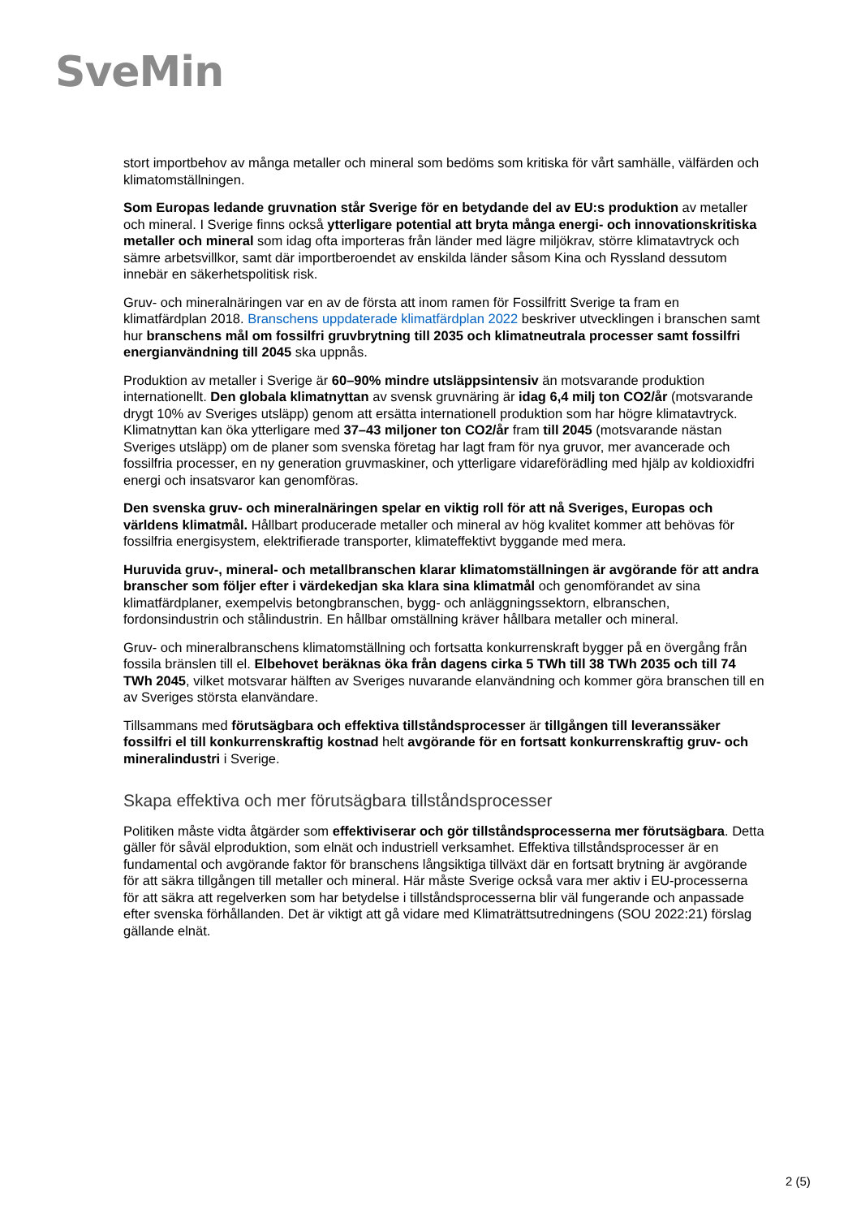SveMin
stort importbehov av många metaller och mineral som bedöms som kritiska för vårt samhälle, välfärden och klimatomställningen.
Som Europas ledande gruvnation står Sverige för en betydande del av EU:s produktion av metaller och mineral. I Sverige finns också ytterligare potential att bryta många energi- och innovationskritiska metaller och mineral som idag ofta importeras från länder med lägre miljökrav, större klimatavtryck och sämre arbetsvillkor, samt där importberoendet av enskilda länder såsom Kina och Ryssland dessutom innebär en säkerhetspolitisk risk.
Gruv- och mineralnäringen var en av de första att inom ramen för Fossilfritt Sverige ta fram en klimatfärdplan 2018. Branschens uppdaterade klimatfärdplan 2022 beskriver utvecklingen i branschen samt hur branschens mål om fossilfri gruvbrytning till 2035 och klimatneutrala processer samt fossilfri energianvändning till 2045 ska uppnås.
Produktion av metaller i Sverige är 60–90% mindre utsläppsintensiv än motsvarande produktion internationellt. Den globala klimatnyttan av svensk gruvnäring är idag 6,4 milj ton CO2/år (motsvarande drygt 10% av Sveriges utsläpp) genom att ersätta internationell produktion som har högre klimatavtryck. Klimatnyttan kan öka ytterligare med 37–43 miljoner ton CO2/år fram till 2045 (motsvarande nästan Sveriges utsläpp) om de planer som svenska företag har lagt fram för nya gruvor, mer avancerade och fossilfria processer, en ny generation gruvmaskiner, och ytterligare vidareförädling med hjälp av koldioxidfri energi och insatsvaror kan genomföras.
Den svenska gruv- och mineralnäringen spelar en viktig roll för att nå Sveriges, Europas och världens klimatmål. Hållbart producerade metaller och mineral av hög kvalitet kommer att behövas för fossilfria energisystem, elektrifierade transporter, klimateffektivt byggande med mera.
Huruvida gruv-, mineral- och metallbranschen klarar klimatomställningen är avgörande för att andra branscher som följer efter i värdekedjan ska klara sina klimatmål och genomförandet av sina klimatfärdplaner, exempelvis betongbranschen, bygg- och anläggningssektorn, elbranschen, fordonsindustrin och stålindustrin. En hållbar omställning kräver hållbara metaller och mineral.
Gruv- och mineralbranschens klimatomställning och fortsatta konkurrenskraft bygger på en övergång från fossila bränslen till el. Elbehovet beräknas öka från dagens cirka 5 TWh till 38 TWh 2035 och till 74 TWh 2045, vilket motsvarar hälften av Sveriges nuvarande elanvändning och kommer göra branschen till en av Sveriges största elanvändare.
Tillsammans med förutsägbara och effektiva tillståndsprocesser är tillgången till leveranssäker fossilfri el till konkurrenskraftig kostnad helt avgörande för en fortsatt konkurrenskraftig gruv- och mineralindustri i Sverige.
Skapa effektiva och mer förutsägbara tillståndsprocesser
Politiken måste vidta åtgärder som effektiviserar och gör tillståndsprocesserna mer förutsägbara. Detta gäller för såväl elproduktion, som elnät och industriell verksamhet. Effektiva tillståndsprocesser är en fundamental och avgörande faktor för branschens långsiktiga tillväxt där en fortsatt brytning är avgörande för att säkra tillgången till metaller och mineral. Här måste Sverige också vara mer aktiv i EU-processerna för att säkra att regelverken som har betydelse i tillståndsprocesserna blir väl fungerande och anpassade efter svenska förhållanden. Det är viktigt att gå vidare med Klimaträttsutredningens (SOU 2022:21) förslag gällande elnät.
2 (5)